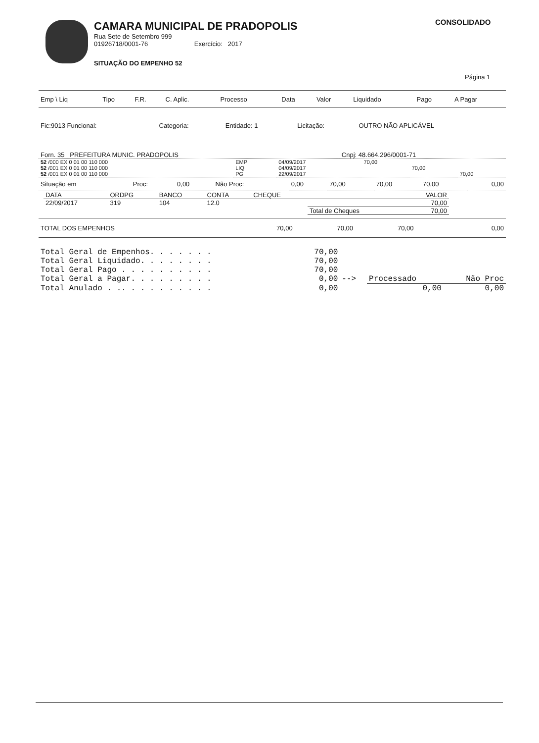CAMARA MUNICIPAL DE PRADOPOLIS
Rua Sete de Setembro 999
01926718/0001-76 Exercício: 2017
SITUAÇÃO DO EMPENHO 52
CONSOLIDADO
Página 1
| Emp \ Liq | Tipo | F.R. | C. Aplic. | Processo | Data | Valor | Liquidado | Pago | A Pagar |
| --- | --- | --- | --- | --- | --- | --- | --- | --- | --- |
| Fic:9013 Funcional: | Categoria: | Entidade: 1 | Licitação: | OUTRO NÃO APLICÁVEL |
| Forn. 35 PREFEITURA MUNIC. PRADOPOLIS | Cnpj: 48.664.296/0001-71 |
| 52 /000 EX 0 01 00 110 000 | EMP | 04/09/2017 | 70,00 | | |
| 52 /001 EX 0 01 00 110 000 | LIQ | 04/09/2017 | | 70,00 | |
| 52 /001 EX 0 01 00 110 000 | PG | 22/09/2017 | | | 70,00 |
| Situação em | Proc: | 0,00 | Não Proc: | 0,00 | 70,00 | 70,00 | 70,00 | 0,00 |
| DATA | ORDPG | BANCO | CONTA | CHEQUE | | VALOR |
| --- | --- | --- | --- | --- | --- | --- |
| 22/09/2017 | 319 | 104 | 12.0 | | | 70,00 |
| | | | | | Total de Cheques | 70,00 |
| TOTAL DOS EMPENHOS | 70,00 | 70,00 | 70,00 | 0,00 |
| Total Geral de Empenhos. . . . . . . | 70,00 | | | |
| Total Geral Liquidado. . . . . . . . | 70,00 | | | |
| Total Geral Pago . . . . . . . . . . | 70,00 | | | |
| Total Geral a Pagar. . . . . . . . . | 0,00 | --> | Processado | Não Proc |
| Total Anulado . .. . . . . . . . . . | 0,00 | | 0,00 | 0,00 |